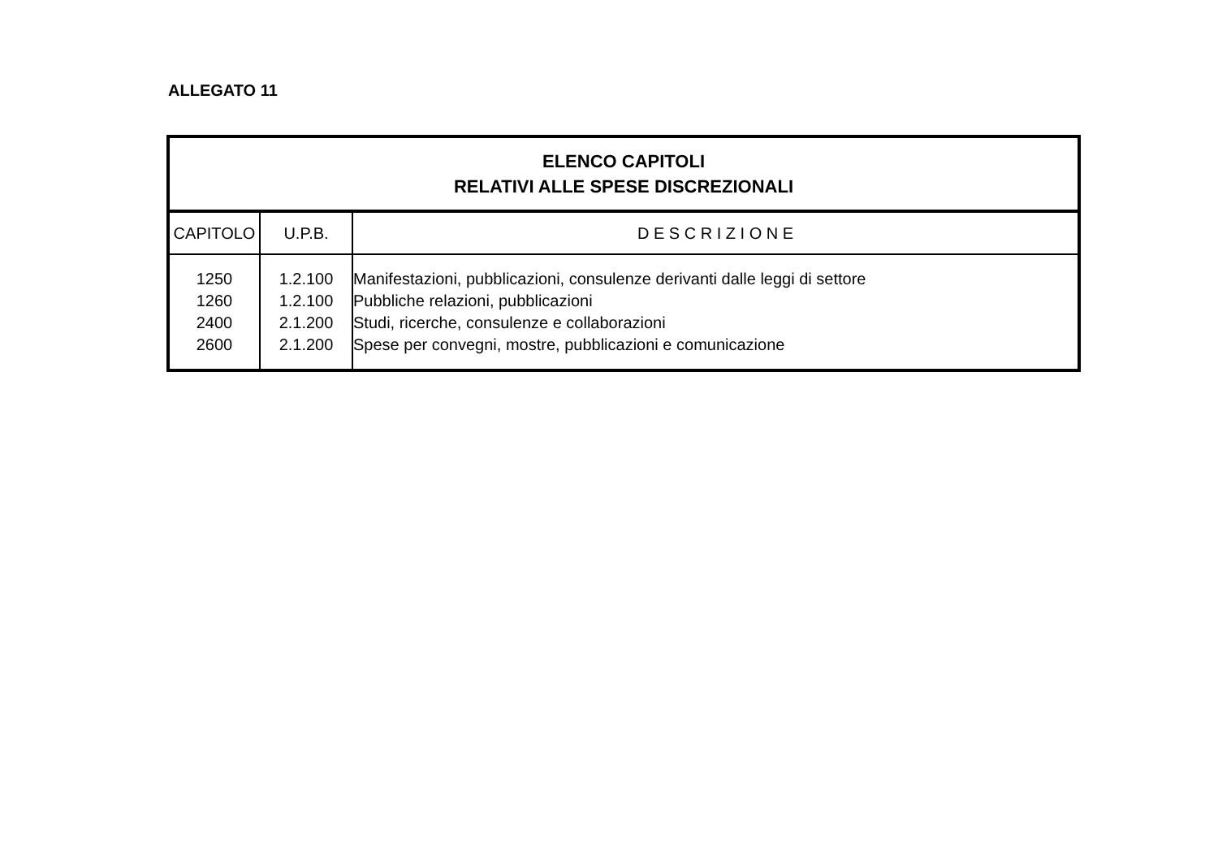ALLEGATO 11
| ELENCO CAPITOLI RELATIVI ALLE SPESE DISCREZIONALI | | |
| --- | --- | --- |
| CAPITOLO | U.P.B. | D E S C R I Z I O N E |
| 1250 | 1.2.100 | Manifestazioni, pubblicazioni, consulenze derivanti dalle leggi di settore |
| 1260 | 1.2.100 | Pubbliche relazioni, pubblicazioni |
| 2400 | 2.1.200 | Studi, ricerche, consulenze e collaborazioni |
| 2600 | 2.1.200 | Spese per convegni, mostre, pubblicazioni e comunicazione |